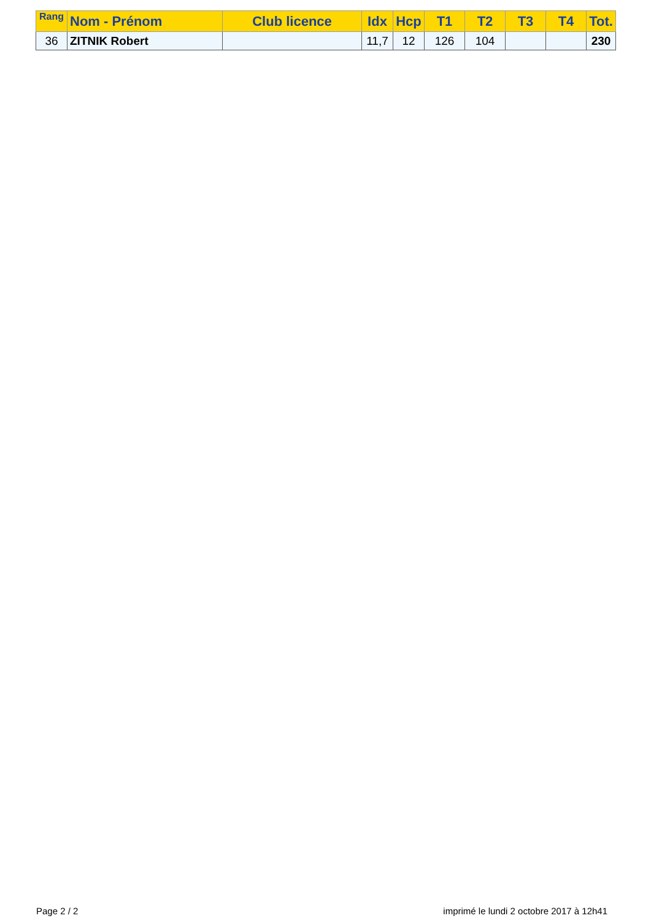| Rang | Nom - Prénom | Club licence | Idx | Hcp | T1 | T2 | T3 | T4 | Tot. |
| --- | --- | --- | --- | --- | --- | --- | --- | --- | --- |
| 36 | ZITNIK Robert | | 11,7 | 12 | 126 | 104 | | | 230 |
Page 2 / 2
imprimé le lundi 2 octobre 2017 à 12h41